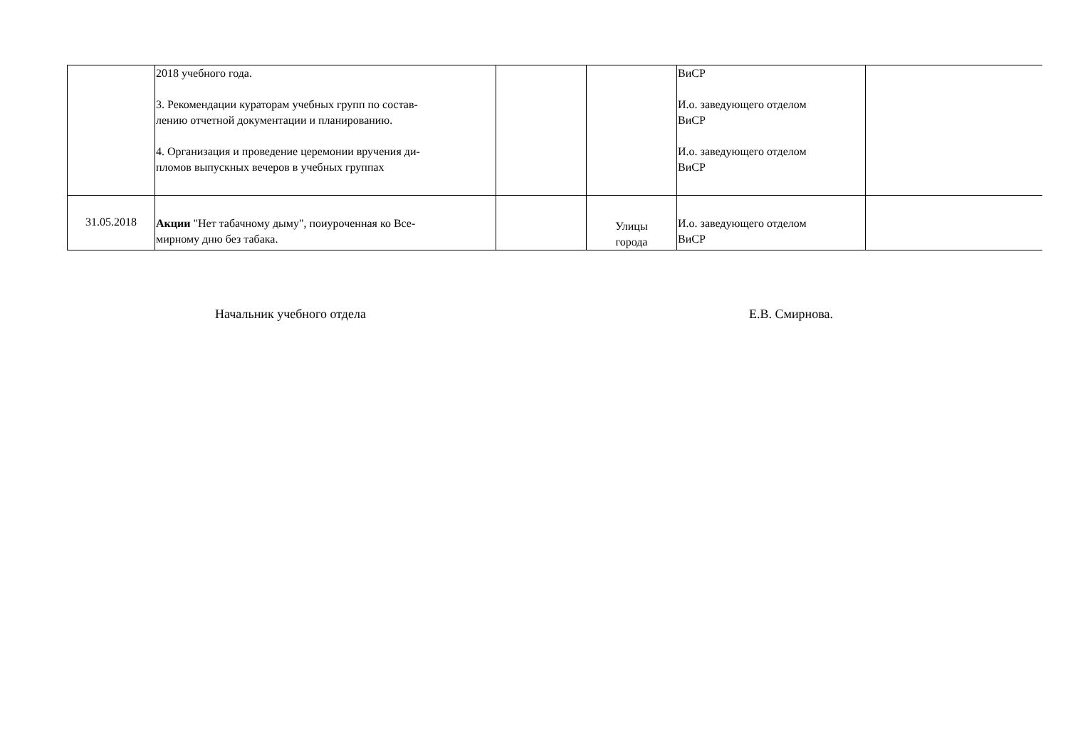| | 2018 учебного года. 3. Рекомендации кураторам учебных групп по состав- лению отчетной документации и планированию. 4. Организация и проведение церемонии вручения ди- пломов выпускных вечеров в учебных группах | | | ВиСР И.о. заведующего отделом ВиСР И.о. заведующего отделом ВиСР | |
| 31.05.2018 | Акции "Нет табачному дыму", поиуроченная ко Все- мирному дню без табака. | | Улицы города | И.о. заведующего отделом ВиСР | |
Начальник учебного отдела Е.В. Смирнова.